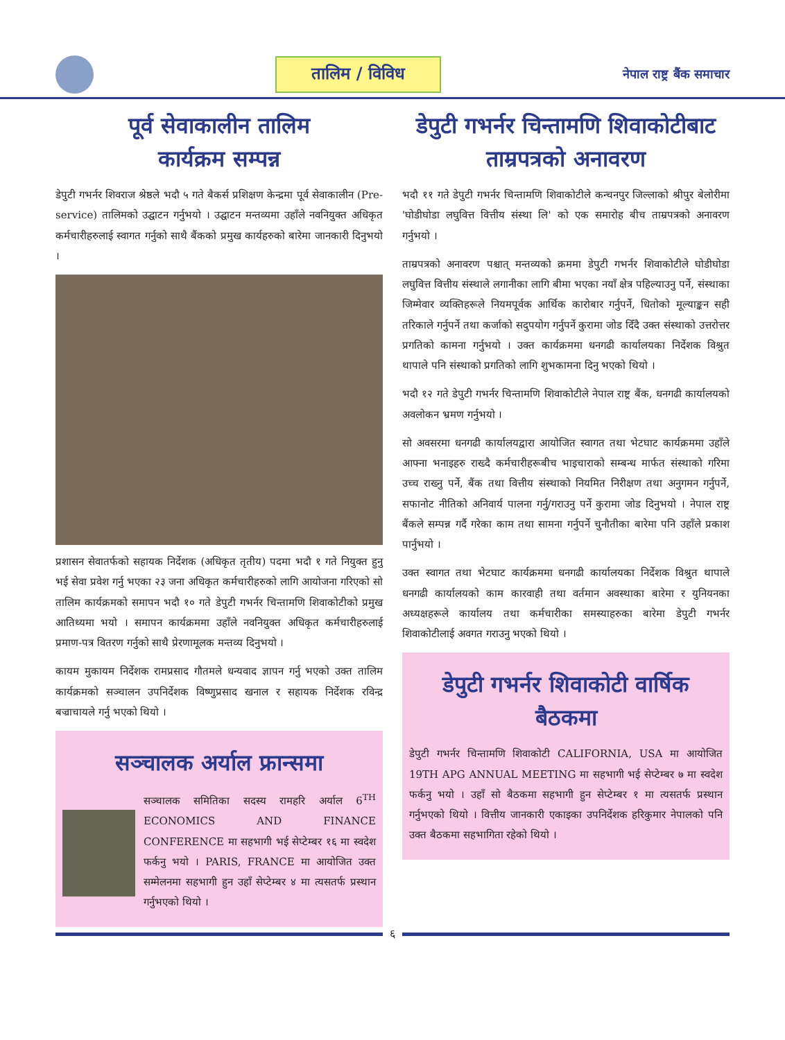तालिम / विविध
नेपाल राष्ट्र बैंक समाचार
पूर्व सेवाकालीन तालिम
कार्यक्रम सम्पन्न
डेपुटी गभर्नर शिवराज श्रेष्ठले भदौ ५ गते बैकर्स प्रशिक्षण केन्द्रमा पूर्व सेवाकालीन (Pre-service) तालिमको उद्घाटन गर्नुभयो । उद्घाटन मन्तव्यमा उहाँले नवनियुक्त अधिकृत कर्मचारीहरुलाई स्वागत गर्नुको साथै बैंकको प्रमुख कार्यहरुको बारेमा जानकारी दिनुभयो ।
प्रशासन सेवातर्फको सहायक निर्देशक (अधिकृत तृतीय) पदमा भदौ १ गते नियुक्त हुनु भई सेवा प्रवेश गर्नु भएका २३ जना अधिकृत कर्मचारीहरुको लागि आयोजना गरिएको सो तालिम कार्यक्रमको समापन भदौ १० गते डेपुटी गभर्नर चिन्तामणि शिवाकोटीको प्रमुख आतिथ्यमा भयो । समापन कार्यक्रममा उहाँले नवनियुक्त अधिकृत कर्मचारीहरुलाई प्रमाण-पत्र वितरण गर्नुको साथै प्रेरणामूलक मन्तव्य दिनुभयो ।
कायम मुकायम निर्देशक रामप्रसाद गौतमले धन्यवाद ज्ञापन गर्नु भएको उक्त तालिम कार्यक्रमको सञ्चालन उपनिर्देशक विष्णुप्रसाद खनाल र सहायक निर्देशक रविन्द्र बज्राचायले गर्नु भएको थियो ।
सञ्चालक अर्याल फ्रान्समा
सञ्चालक समितिका सदस्य रामहरि अर्याल 6<sup>TH</sup> ECONOMICS AND FINANCE CONFERENCE मा सहभागी भई सेप्टेम्बर १६ मा स्वदेश फर्कनु भयो । PARIS, FRANCE मा आयोजित उक्त सम्मेलनमा सहभागी हुन उहाँ सेप्टेम्बर ४ मा त्यसतर्फ प्रस्थान गर्नुभएको थियो ।
डेपुटी गभर्नर चिन्तामणि शिवाकोटीबाट ताम्रपत्रको अनावरण
भदौ ११ गते डेपुटी गभर्नर चिन्तामणि शिवाकोटीले कन्चनपुर जिल्लाको श्रीपुर बेलोरीमा 'घोडीघोडा लघुवित्त वित्तीय संस्था लि' को एक समारोह बीच ताम्रपत्रको अनावरण गर्नुभयो ।
ताम्रपत्रको अनावरण पश्चात् मन्तव्यको क्रममा डेपुटी गभर्नर शिवाकोटीले घोडीघोडा लघुवित्त वित्तीय संस्थाले लगानीका लागि बीमा भएका नयाँ क्षेत्र पहिल्याउनु पर्ने, संस्थाका जिम्मेवार व्यक्तिहरूले नियमपूर्वक आर्थिक कारोबार गर्नुपर्ने, धितोको मूल्याङ्कन सही तरिकाले गर्नुपर्ने तथा कर्जाको सदुपयोग गर्नुपर्ने कुरामा जोड दिँदै उक्त संस्थाको उत्तरोत्तर प्रगतिको कामना गर्नुभयो । उक्त कार्यक्रममा धनगढी कार्यालयका निर्देशक विश्रुत थापाले पनि संस्थाको प्रगतिको लागि शुभकामना दिनु भएको थियो ।
भदौ १२ गते डेपुटी गभर्नर चिन्तामणि शिवाकोटीले नेपाल राष्ट्र बैंक, धनगढी कार्यालयको अवलोकन भ्रमण गर्नुभयो ।
सो अवसरमा धनगढी कार्यालयद्वारा आयोजित स्वागत तथा भेटघाट कार्यक्रममा उहाँले आफ्ना भनाइहरु राख्दै कर्मचारीहरूबीच भाइचाराको सम्बन्ध मार्फत संस्थाको गरिमा उच्च राख्नु पर्ने, बैंक तथा वित्तीय संस्थाको नियमित निरीक्षण तथा अनुगमन गर्नुपर्ने, सफानोट नीतिको अनिवार्य पालना गर्नु/गराउनु पर्ने कुरामा जोड दिनुभयो । नेपाल राष्ट्र बैंकले सम्पन्न गर्दै गरेका काम तथा सामना गर्नुपर्ने चुनौतीका बारेमा पनि उहाँले प्रकाश पार्नुभयो ।
उक्त स्वागत तथा भेटघाट कार्यक्रममा धनगढी कार्यालयका निर्देशक विश्रुत थापाले धनगढी कार्यालयको काम कारवाही तथा वर्तमान अवस्थाका बारेमा र युनियनका अध्यक्षहरूले कार्यालय तथा कर्मचारीका समस्याहरुका बारेमा डेपुटी गभर्नर शिवाकोटीलाई अवगत गराउनु भएको थियो ।
डेपुटी गभर्नर शिवाकोटी वार्षिक बैठकमा
डेपुटी गभर्नर चिन्तामणि शिवाकोटी CALIFORNIA, USA मा आयोजित 19TH APG ANNUAL MEETING मा सहभागी भई सेप्टेम्बर ७ मा स्वदेश फर्कनु भयो । उहाँ सो बैठकमा सहभागी हुन सेप्टेम्बर १ मा त्यसतर्फ प्रस्थान गर्नुभएको थियो । वित्तीय जानकारी एकाइका उपनिर्देशक हरिकुमार नेपालको पनि उक्त बैठकमा सहभागिता रहेको थियो ।
६